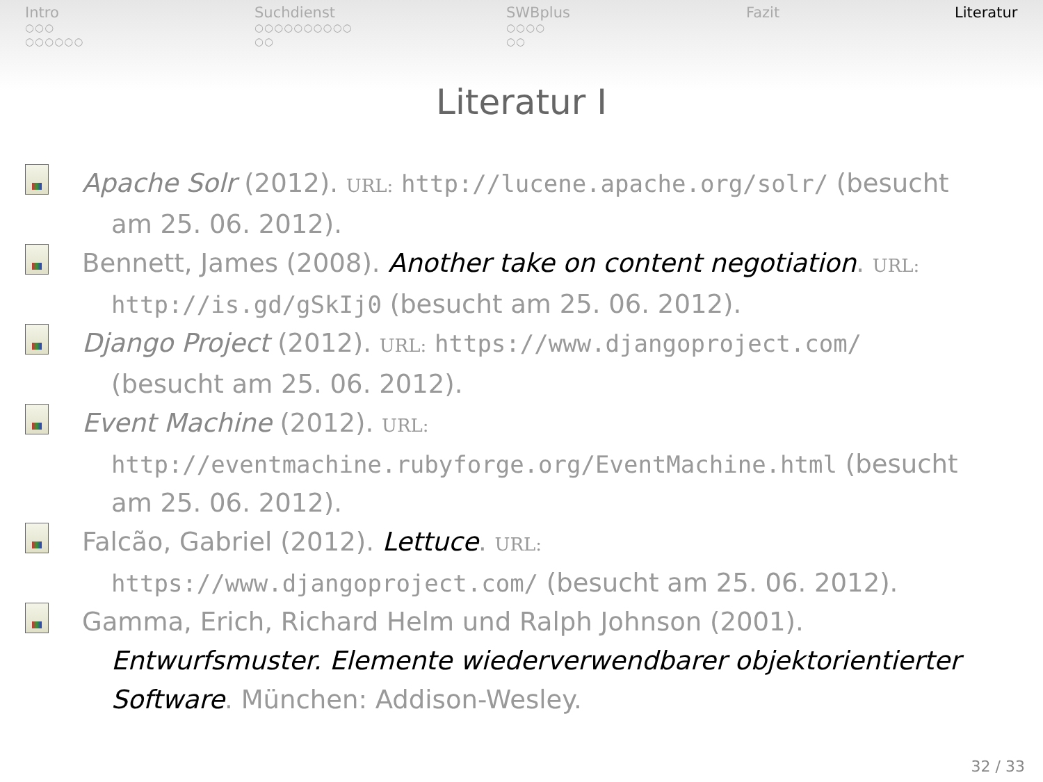Intro
○○○
○○○○○○
Suchdienst
○○○○○○○○○○
○○
SWBplus
○○○○
○○
Fazit Literatur
Literatur I
Apache Solr (2012). URL: http://lucene.apache.org/solr/ (besucht am 25. 06. 2012).
Bennett, James (2008). Another take on content negotiation. URL: http://is.gd/gSkIj0 (besucht am 25. 06. 2012).
Django Project (2012). URL: https://www.djangoproject.com/ (besucht am 25. 06. 2012).
Event Machine (2012). URL:
http://eventmachine.rubyforge.org/EventMachine.html (besucht am 25. 06. 2012).
Falcão, Gabriel (2012). Lettuce. URL:
https://www.djangoproject.com/ (besucht am 25. 06. 2012).
Gamma, Erich, Richard Helm und Ralph Johnson (2001). Entwurfsmuster. Elemente wiederverwendbarer objektorientierter Software. München: Addison-Wesley.
32 / 33